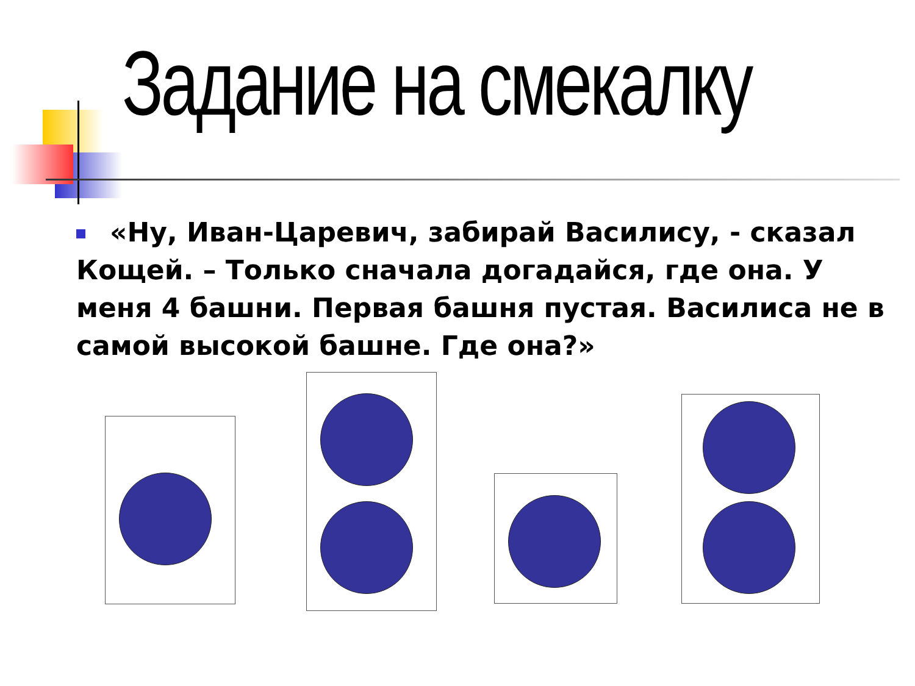Задание на смекалку
«Ну, Иван-Царевич, забирай Василису, - сказал Кощей. – Только сначала догадайся, где она. У меня 4 башни. Первая башня пустая. Василиса не в самой высокой башне. Где она?»